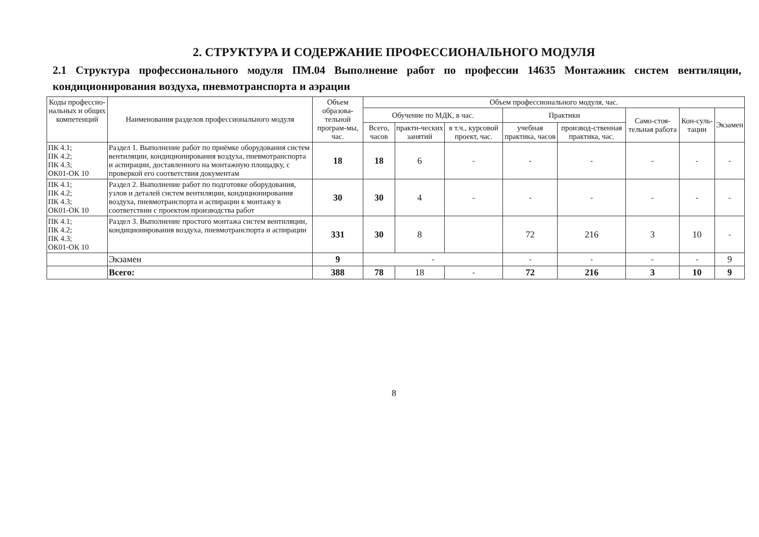2. СТРУКТУРА И СОДЕРЖАНИЕ ПРОФЕССИОНАЛЬНОГО МОДУЛЯ
2.1 Структура профессионального модуля ПМ.04 Выполнение работ по профессии 14635 Монтажник систем вентиляции, кондиционирования воздуха, пневмотранспорта и аэрации
| Коды профессио-нальных и общих компетенций | Наименования разделов профессионального модуля | Объем образова-тельной програм-мы, час. | Объем профессионального модуля, час. | | | | | | | |
| --- | --- | --- | --- | --- | --- | --- | --- | --- | --- | --- |
| | | | Обучение по МДК, в час. | | | Практики | | Само-стоя-тельная работа | Кон-суль-тации | Экзамен |
| | | | Всего, часов | практи-ческих занятий | в т.ч., курсовой проект, час. | учебная практика, часов | производ-ственная практика, час. | | | |
| ПК 4.1; ПК 4.2; ПК 4.3; ОК01-ОК 10 | Раздел 1. Выполнение работ по приёмке оборудования систем вентиляции, кондиционирования воздуха, пневмотранспорта и аспирации, доставленного на монтажную площадку, с проверкой его соответствия документам | 18 | 18 | 6 | - | - | - | - | - | - |
| ПК 4.1; ПК 4.2; ПК 4.3; ОК01-ОК 10 | Раздел 2. Выполнение работ по подготовке оборудования, узлов и деталей систем вентиляции, кондиционирования воздуха, пневмотранспорта и аспирации к монтажу в соответствии с проектом производства работ | 30 | 30 | 4 | - | - | - | - | - | - |
| ПК 4.1; ПК 4.2; ПК 4.3; ОК01-ОК 10 | Раздел 3. Выполнение простого монтажа систем вентиляции, кондиционирования воздуха, пневмотранспорта и аспирации | 331 | 30 | 8 | | 72 | 216 | 3 | 10 | - |
| | Экзамен | 9 | - | | | - | - | - | - | 9 |
| | Всего: | 388 | 78 | 18 | - | 72 | 216 | 3 | 10 | 9 |
8